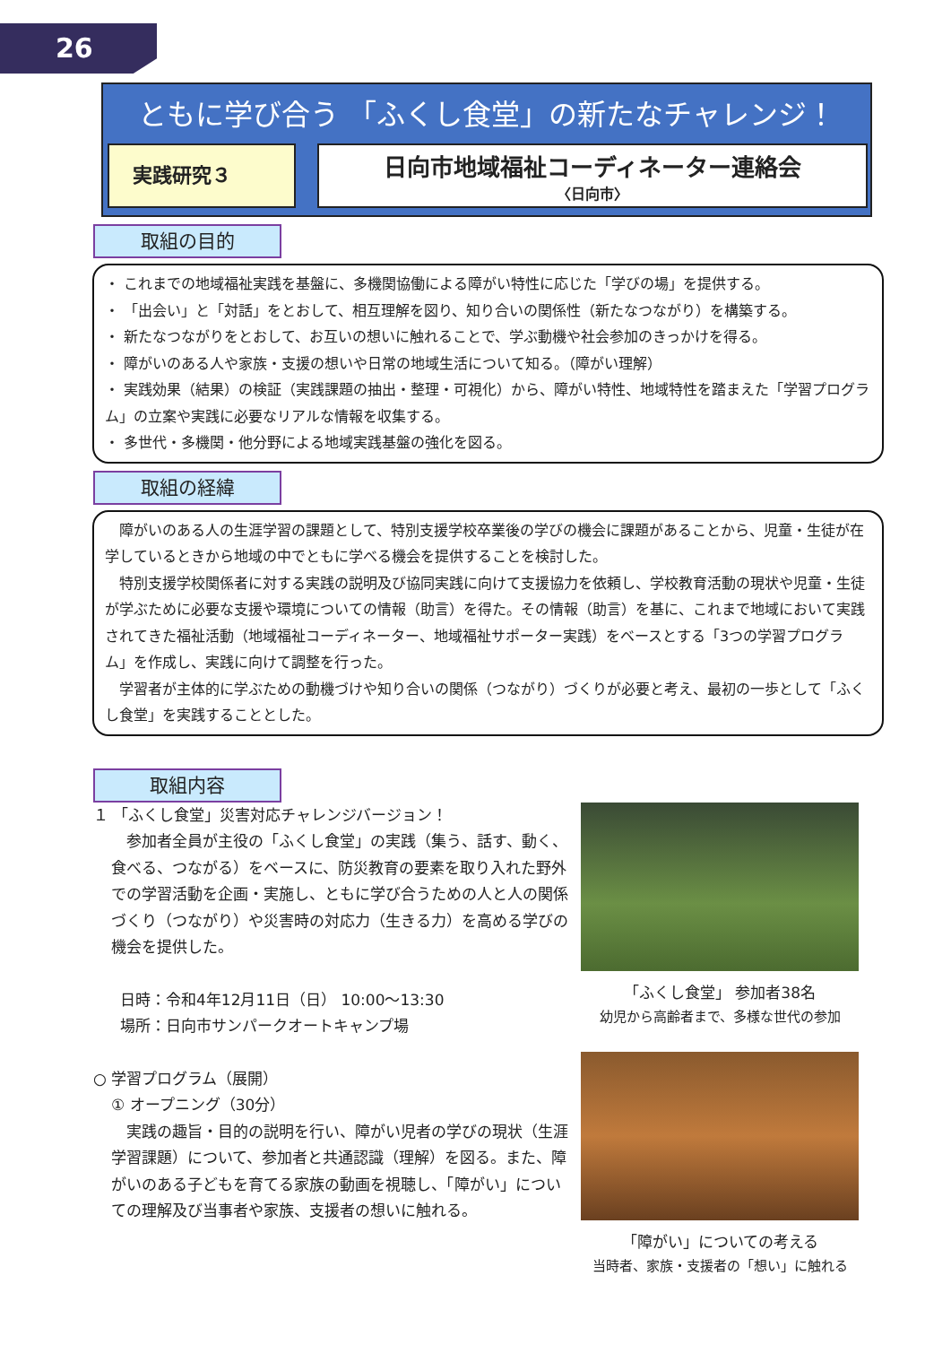26
ともに学び合う 「ふくし食堂」の新たなチャレンジ！
実践研究３
日向市地域福祉コーディネーター連絡会
〈日向市〉
取組の目的
・ これまでの地域福祉実践を基盤に、多機関協働による障がい特性に応じた「学びの場」を提供する。
・ 「出会い」と「対話」をとおして、相互理解を図り、知り合いの関係性（新たなつながり）を構築する。
・ 新たなつながりをとおして、お互いの想いに触れることで、学ぶ動機や社会参加のきっかけを得る。
・ 障がいのある人や家族・支援の想いや日常の地域生活について知る。（障がい理解）
・ 実践効果（結果）の検証（実践課題の抽出・整理・可視化）から、障がい特性、地域特性を踏まえた「学習プログラム」の立案や実践に必要なリアルな情報を収集する。
・ 多世代・多機関・他分野による地域実践基盤の強化を図る。
取組の経緯
　障がいのある人の生涯学習の課題として、特別支援学校卒業後の学びの機会に課題があることから、児童・生徒が在学しているときから地域の中でともに学べる機会を提供することを検討した。
　特別支援学校関係者に対する実践の説明及び協同実践に向けて支援協力を依頼し、学校教育活動の現状や児童・生徒が学ぶために必要な支援や環境についての情報（助言）を得た。その情報（助言）を基に、これまで地域において実践されてきた福祉活動（地域福祉コーディネーター、地域福祉サポーター実践）をベースとする「3つの学習プログラム」を作成し、実践に向けて調整を行った。
　学習者が主体的に学ぶための動機づけや知り合いの関係（つながり）づくりが必要と考え、最初の一歩として「ふくし食堂」を実践することとした。
取組内容
１ 「ふくし食堂」災害対応チャレンジバージョン！
　参加者全員が主役の「ふくし食堂」の実践（集う、話す、動く、食べる、つながる）をベースに、防災教育の要素を取り入れた野外での学習活動を企画・実施し、ともに学び合うための人と人の関係づくり（つながり）や災害時の対応力（生きる力）を高める学びの機会を提供した。
日時：令和4年12月11日（日） 10:00～13:30
場所：日向市サンパークオートキャンプ場
○ 学習プログラム（展開）
① オープニング（30分）
　実践の趣旨・目的の説明を行い、障がい児者の学びの現状（生涯学習課題）について、参加者と共通認識（理解）を図る。また、障がいのある子どもを育てる家族の動画を視聴し、「障がい」についての理解及び当事者や家族、支援者の想いに触れる。
「ふくし食堂」 参加者38名
幼児から高齢者まで、多様な世代の参加
「障がい」についての考える
当時者、家族・支援者の「想い」に触れる